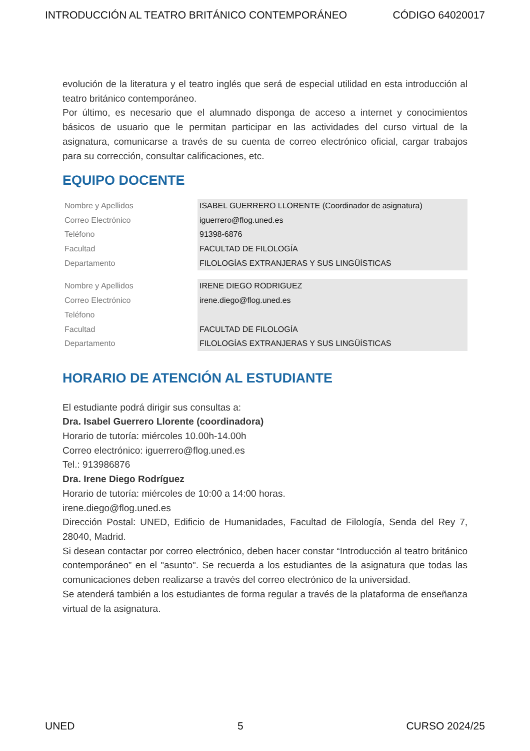INTRODUCCIÓN AL TEATRO BRITÁNICO CONTEMPORÁNEO CÓDIGO 64020017
evolución de la literatura y el teatro inglés que será de especial utilidad en esta introducción al teatro británico contemporáneo.
Por último, es necesario que el alumnado disponga de acceso a internet y conocimientos básicos de usuario que le permitan participar en las actividades del curso virtual de la asignatura, comunicarse a través de su cuenta de correo electrónico oficial, cargar trabajos para su corrección, consultar calificaciones, etc.
EQUIPO DOCENTE
| Nombre y Apellidos | ISABEL GUERRERO LLORENTE (Coordinador de asignatura) |
| Correo Electrónico | iguerrero@flog.uned.es |
| Teléfono | 91398-6876 |
| Facultad | FACULTAD DE FILOLOGÍA |
| Departamento | FILOLOGÍAS EXTRANJERAS Y SUS LINGÜÍSTICAS |
| Nombre y Apellidos | IRENE DIEGO RODRIGUEZ |
| Correo Electrónico | irene.diego@flog.uned.es |
| Teléfono | |
| Facultad | FACULTAD DE FILOLOGÍA |
| Departamento | FILOLOGÍAS EXTRANJERAS Y SUS LINGÜÍSTICAS |
HORARIO DE ATENCIÓN AL ESTUDIANTE
El estudiante podrá dirigir sus consultas a:
Dra. Isabel Guerrero Llorente (coordinadora)
Horario de tutoría: miércoles 10.00h-14.00h
Correo electrónico: iguerrero@flog.uned.es
Tel.: 913986876
Dra. Irene Diego Rodríguez
Horario de tutoría: miércoles de 10:00 a 14:00 horas.
irene.diego@flog.uned.es
Dirección Postal: UNED, Edificio de Humanidades, Facultad de Filología, Senda del Rey 7, 28040, Madrid.
Si desean contactar por correo electrónico, deben hacer constar “Introducción al teatro británico contemporáneo” en el "asunto". Se recuerda a los estudiantes de la asignatura que todas las comunicaciones deben realizarse a través del correo electrónico de la universidad.
Se atenderá también a los estudiantes de forma regular a través de la plataforma de enseñanza virtual de la asignatura.
UNED 5 CURSO 2024/25